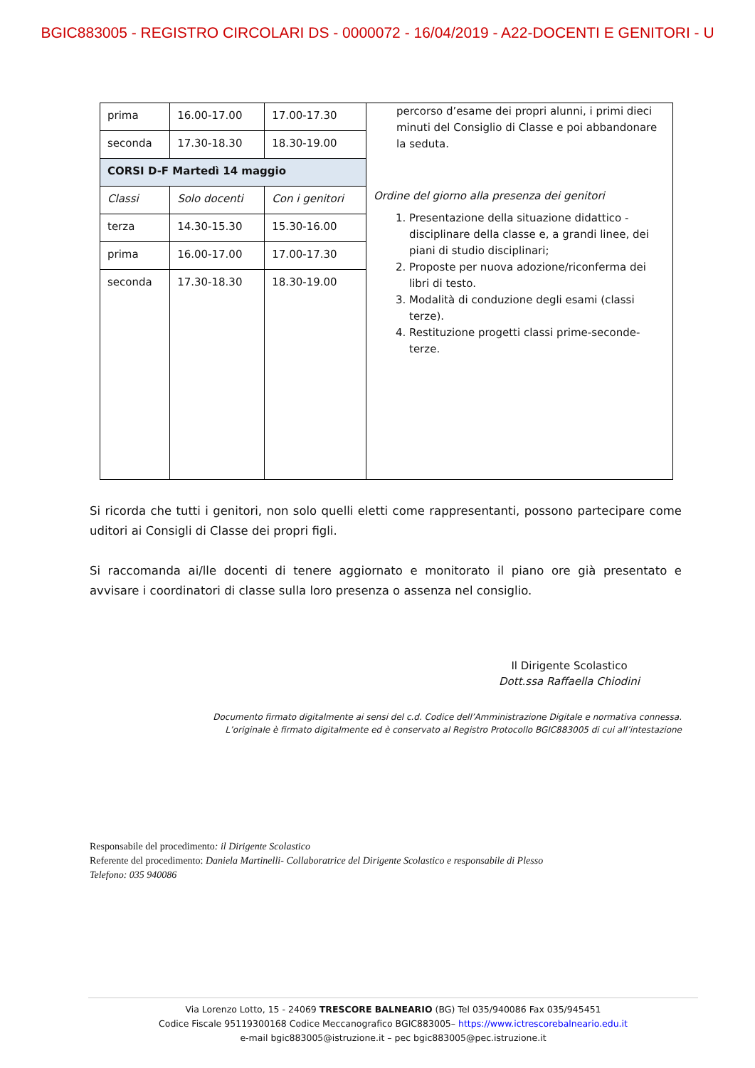BGIC883005 - REGISTRO CIRCOLARI DS - 0000072 - 16/04/2019 - A22-DOCENTI E GENITORI - U
| prima | 16.00-17.00 | 17.00-17.30 | percorso d’esame dei propri alunni, i primi dieci minuti del Consiglio di Classe e poi abbandonare la seduta. Ordine del giorno alla presenza dei genitori 1. Presentazione della situazione didattico - disciplinare della classe e, a grandi linee, dei piani di studio disciplinari; 2. Proposte per nuova adozione/riconferma dei libri di testo. 3. Modalità di conduzione degli esami (classi terze). 4. Restituzione progetti classi prime-seconde-terze. |
| seconda | 17.30-18.30 | 18.30-19.00 | |
| CORSI D-F Martedì 14 maggio | | | |
| Classi | Solo docenti | Con i genitori | |
| terza | 14.30-15.30 | 15.30-16.00 | |
| prima | 16.00-17.00 | 17.00-17.30 | |
| seconda | 17.30-18.30 | 18.30-19.00 | |
Si ricorda che tutti i genitori, non solo quelli eletti come rappresentanti, possono partecipare come uditori ai Consigli di Classe dei propri figli.
Si raccomanda ai/lle docenti di tenere aggiornato e monitorato il piano ore già presentato e avvisare i coordinatori di classe sulla loro presenza o assenza nel consiglio.
Il Dirigente Scolastico
Dott.ssa Raffaella Chiodini
Documento firmato digitalmente ai sensi del c.d. Codice dell’Amministrazione Digitale e normativa connessa.
L’originale è firmato digitalmente ed è conservato al Registro Protocollo BGIC883005 di cui all’intestazione
Responsabile del procedimento: il Dirigente Scolastico
Referente del procedimento: Daniela Martinelli- Collaboratrice del Dirigente Scolastico e responsabile di Plesso
Telefono: 035 940086
Via Lorenzo Lotto, 15 - 24069 TRESCORE BALNEARIO (BG) Tel 035/940086 Fax 035/945451
Codice Fiscale 95119300168 Codice Meccanografico BGIC883005– https://www.ictrescorebalneario.edu.it
e-mail bgic883005@istruzione.it – pec bgic883005@pec.istruzione.it